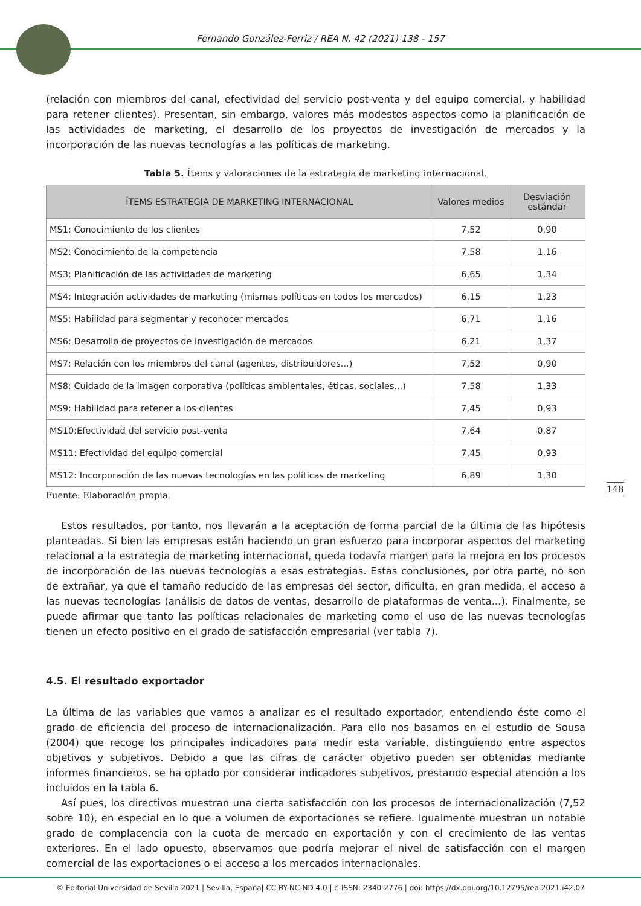Fernando González-Ferriz / REA N. 42 (2021) 138 - 157
(relación con miembros del canal, efectividad del servicio post-venta y del equipo comercial, y habilidad para retener clientes). Presentan, sin embargo, valores más modestos aspectos como la planificación de las actividades de marketing, el desarrollo de los proyectos de investigación de mercados y la incorporación de las nuevas tecnologías a las políticas de marketing.
Tabla 5. Ítems y valoraciones de la estrategia de marketing internacional.
| ÍTEMS ESTRATEGIA DE MARKETING INTERNACIONAL | Valores medios | Desviación estándar |
| --- | --- | --- |
| MS1: Conocimiento de los clientes | 7,52 | 0,90 |
| MS2: Conocimiento de la competencia | 7,58 | 1,16 |
| MS3: Planificación de las actividades de marketing | 6,65 | 1,34 |
| MS4: Integración actividades de marketing (mismas políticas en todos los mercados) | 6,15 | 1,23 |
| MS5: Habilidad para segmentar y reconocer mercados | 6,71 | 1,16 |
| MS6: Desarrollo de proyectos de investigación de mercados | 6,21 | 1,37 |
| MS7: Relación con los miembros del canal (agentes, distribuidores...) | 7,52 | 0,90 |
| MS8: Cuidado de la imagen corporativa (políticas ambientales, éticas, sociales...) | 7,58 | 1,33 |
| MS9: Habilidad para retener a los clientes | 7,45 | 0,93 |
| MS10:Efectividad del servicio post-venta | 7,64 | 0,87 |
| MS11: Efectividad del equipo comercial | 7,45 | 0,93 |
| MS12: Incorporación de las nuevas tecnologías en las políticas de marketing | 6,89 | 1,30 |
Fuente: Elaboración propia.
Estos resultados, por tanto, nos llevarán a la aceptación de forma parcial de la última de las hipótesis planteadas. Si bien las empresas están haciendo un gran esfuerzo para incorporar aspectos del marketing relacional a la estrategia de marketing internacional, queda todavía margen para la mejora en los procesos de incorporación de las nuevas tecnologías a esas estrategias. Estas conclusiones, por otra parte, no son de extrañar, ya que el tamaño reducido de las empresas del sector, dificulta, en gran medida, el acceso a las nuevas tecnologías (análisis de datos de ventas, desarrollo de plataformas de venta...). Finalmente, se puede afirmar que tanto las políticas relacionales de marketing como el uso de las nuevas tecnologías tienen un efecto positivo en el grado de satisfacción empresarial (ver tabla 7).
4.5. El resultado exportador
La última de las variables que vamos a analizar es el resultado exportador, entendiendo éste como el grado de eficiencia del proceso de internacionalización. Para ello nos basamos en el estudio de Sousa (2004) que recoge los principales indicadores para medir esta variable, distinguiendo entre aspectos objetivos y subjetivos. Debido a que las cifras de carácter objetivo pueden ser obtenidas mediante informes financieros, se ha optado por considerar indicadores subjetivos, prestando especial atención a los incluidos en la tabla 6.
Así pues, los directivos muestran una cierta satisfacción con los procesos de internacionalización (7,52 sobre 10), en especial en lo que a volumen de exportaciones se refiere. Igualmente muestran un notable grado de complacencia con la cuota de mercado en exportación y con el crecimiento de las ventas exteriores. En el lado opuesto, observamos que podría mejorar el nivel de satisfacción con el margen comercial de las exportaciones o el acceso a los mercados internacionales.
148
© Editorial Universidad de Sevilla 2021 | Sevilla, España| CC BY-NC-ND 4.0 | e-ISSN: 2340-2776 | doi: https://dx.doi.org/10.12795/rea.2021.i42.07